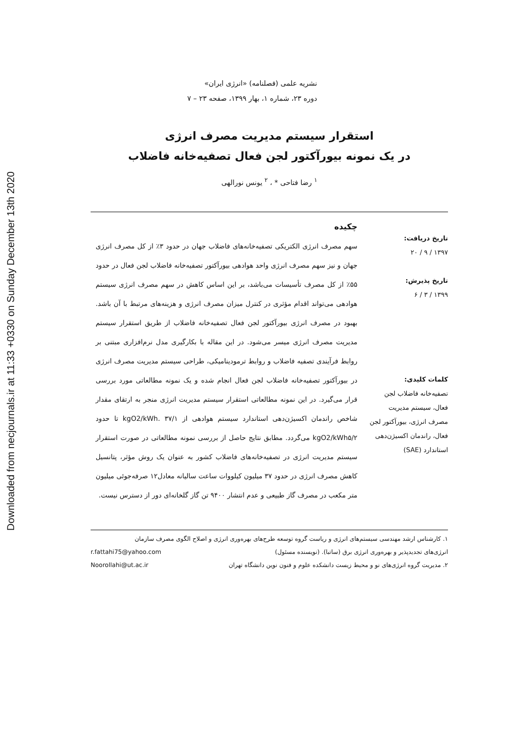Downloaded from necjournals.ir at 11:33 +0330 on Sunday December 13th 2020
نشریه علمی (فصلنامه) «انرژی ایران»
دوره ۲۳، شماره ۱، بهار ۱۳۹۹، صفحه ۲۳ – ۷
استقرار سیستم مدیریت مصرف انرژی
در یک نمونه بیورآکتور لجن فعال تصفیه‌خانه فاضلاب
<sup>۱</sup> رضا فتاحی * ، <sup>۲</sup> یونس نورالهی
تاریخ دریافت:
۱۳۹۷ / ۹ / ۲۰
تاریخ پذیرش:
۱۳۹۹ / ۳ / ۶
کلمات کلیدی:
تصفیه‌خانه فاضلاب لجن فعال، سیستم مدیریت مصرف انرژی، بیورآکتور لجن فعال، راندمان اکسیژن‌دهی استاندارد (SAE)
چکیده
سهم مصرف انرژی الکتریکی تصفیه‌خانه‌های فاضلاب جهان در حدود ۳٪ از کل مصرف انرژی جهان و نیز سهم مصرف انرژی واحد هوادهی بیورآکتور تصفیه‌خانه فاضلاب لجن فعال در حدود ۵۵٪ از کل مصرف تأسیسات می‌باشد، بر این اساس کاهش در سهم مصرف انرژی سیستم هوادهی می‌تواند اقدام مؤثری در کنترل میزان مصرف انرژی و هزینه‌های مرتبط با آن باشد. بهبود در مصرف انرژی بیورآکتور لجن فعال تصفیه‌خانه فاضلاب از طریق استقرار سیستم مدیریت مصرف انرژی میسر می‌شود. در این مقاله با بکارگیری مدل نرم‌افزاری مبتنی بر روابط فرآیندی تصفیه فاضلاب و روابط ترمودینامیکی، طراحی سیستم مدیریت مصرف انرژی در بیورآکتور تصفیه‌خانه فاضلاب لجن فعال انجام شده و یک نمونه مطالعاتی مورد بررسی قرار می‌گیرد. در این نمونه مطالعاتی استقرار سیستم مدیریت انرژی منجر به ارتقای مقدار شاخص راندمان اکسیژن‌دهی استاندارد سیستم هوادهی از kgO2/kWh. ۳۷/۱ تا حدود kgO2/kWh۵/۲ می‌گردد. مطابق نتایج حاصل از بررسی نمونه مطالعاتی در صورت استقرار سیستم مدیریت انرژی در تصفیه‌خانه‌های فاضلاب کشور به عنوان یک روش مؤثر، پتانسیل کاهش مصرف انرژی در حدود ۳۷ میلیون کیلووات ساعت سالیانه معادل۱۲ صرفه‌جوئی میلیون متر مکعب در مصرف گاز طبیعی و عدم انتشار ۹۴۰۰ تن گاز گلخانه‌ای دور از دسترس نیست.
۱. کارشناس ارشد مهندسی سیستم‌های انرژی و ریاست گروه توسعه طرح‌های بهره‌وری انرژی و اصلاح الگوی مصرف سازمان
انرژی‌های تجدیدپذیر و بهره‌وری انرژی برق (ساتبا). (نویسنده مسئول) r.fattahi75@yahoo.com
۲. مدیریت گروه انرژی‌های نو و محیط زیست دانشکده علوم و فنون نوین دانشگاه تهران Noorollahi@ut.ac.ir